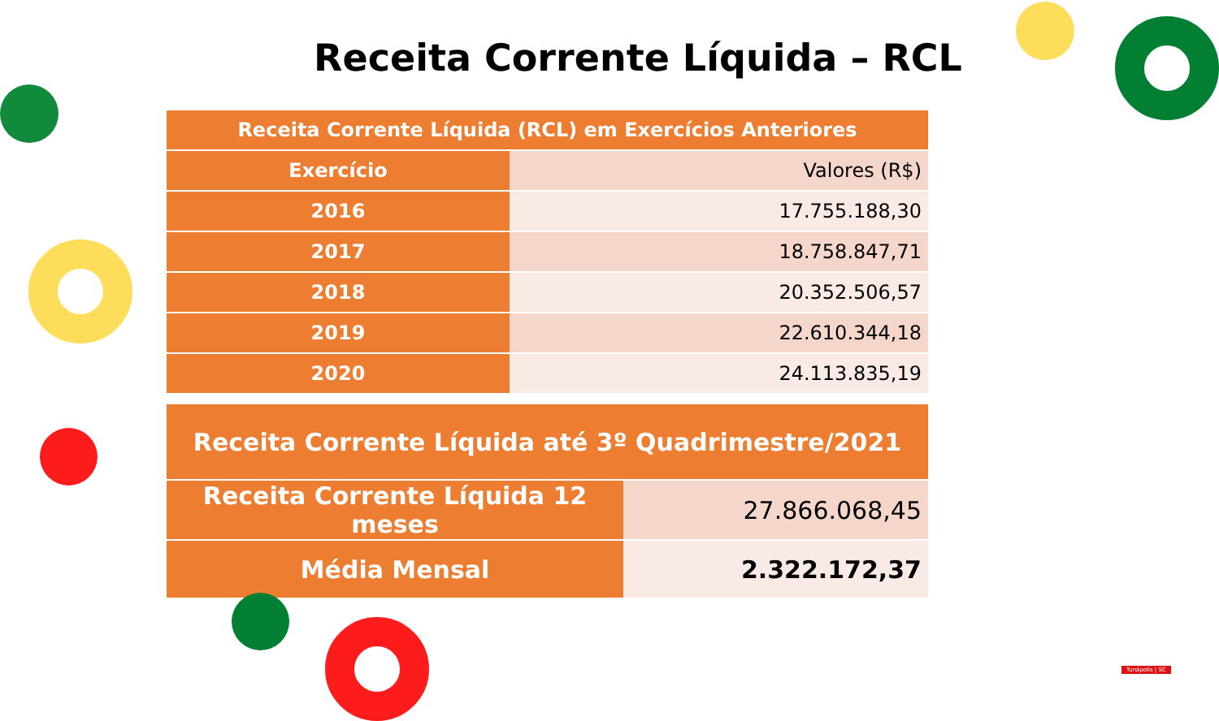Receita Corrente Líquida – RCL
| Receita Corrente Líquida (RCL) em Exercícios Anteriores | |
| --- | --- |
| Exercício | Valores (R$) |
| 2016 | 17.755.188,30 |
| 2017 | 18.758.847,71 |
| 2018 | 20.352.506,57 |
| 2019 | 22.610.344,18 |
| 2020 | 24.113.835,19 |
| Receita Corrente Líquida até 3º Quadrimestre/2021 | |
| --- | --- |
| Receita Corrente Líquida 12 meses | 27.866.068,45 |
| Média Mensal | 2.322.172,37 |
Tunápolis | SC